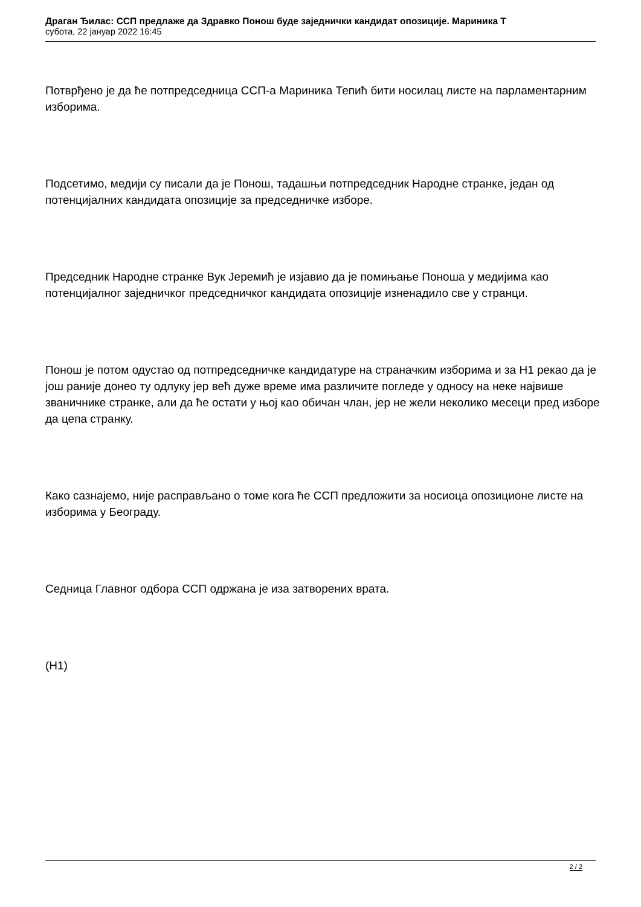Драган Ђилас: ССП предлаже да Здравко Понош буде заједнички кандидат опозиције. Мариника Т
субота, 22 јануар 2022 16:45
Потврђено је да ће потпредседница ССП-а Мариника Тепић бити носилац листе на парламентарним изборима.
Подсетимо, медији су писали да је Понош, тадашњи потпредседник Народне странке, један од потенцијалних кандидата опозиције за председничке изборе.
Председник Народне странке Вук Јеремић је изјавио да је помињање Поноша у медијима као потенцијалног заједничког председничког кандидата опозиције изненадило све у странци.
Понош је потом одустао од потпредседничке кандидатуре на страначким изборима и за Н1 рекао да је још раније донео ту одлуку јер већ дуже време има различите погледе у односу на неке највише званичнике странке, али да ће остати у њој као обичан члан, јер не жели неколико месеци пред изборе да цепа странку.
Како сазнајемо, није расправљано о томе кога ће ССП предложити за носиоца опозиционе листе на изборима у Београду.
Седница Главног одбора ССП одржана је иза затворених врата.
(Н1)
2 / 2